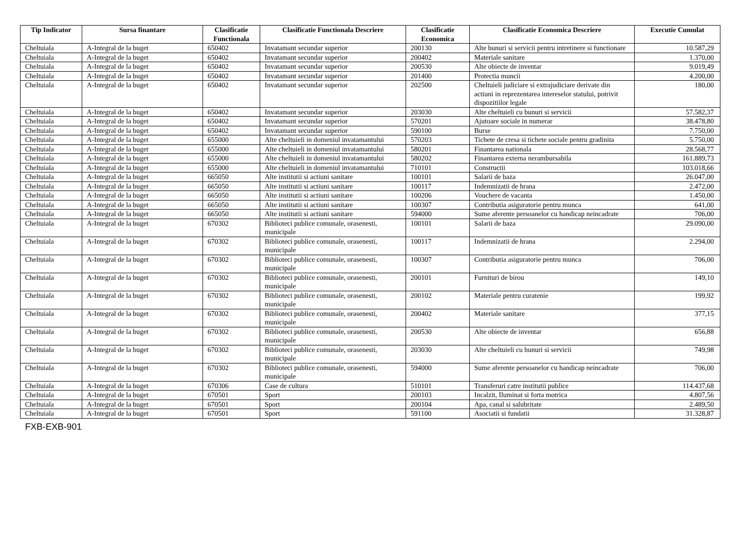| Tip Indicator | Sursa finantare | Clasificatie Functionala | Clasificatie Functionala Descriere | Clasificatie Economica | Clasificatie Economica Descriere | Executie Cumulat |
| --- | --- | --- | --- | --- | --- | --- |
| Cheltuiala | A-Integral de la buget | 650402 | Invatamant secundar superior | 200130 | Alte bunuri si servicii pentru intretinere si functionare | 10.587,29 |
| Cheltuiala | A-Integral de la buget | 650402 | Invatamant secundar superior | 200402 | Materiale sanitare | 1.370,00 |
| Cheltuiala | A-Integral de la buget | 650402 | Invatamant secundar superior | 200530 | Alte obiecte de inventar | 9.019,49 |
| Cheltuiala | A-Integral de la buget | 650402 | Invatamant secundar superior | 201400 | Protectia muncii | 4.200,00 |
| Cheltuiala | A-Integral de la buget | 650402 | Invatamant secundar superior | 202500 | Cheltuieli judiciare si extrajudiciare derivate din actiuni in reprezentarea intereselor statului, potrivit dispozitiilor legale | 180,00 |
| Cheltuiala | A-Integral de la buget | 650402 | Invatamant secundar superior | 203030 | Alte cheltuieli cu bunuri si servicii | 57.582,37 |
| Cheltuiala | A-Integral de la buget | 650402 | Invatamant secundar superior | 570201 | Ajutoare sociale in numerar | 38.478,80 |
| Cheltuiala | A-Integral de la buget | 650402 | Invatamant secundar superior | 590100 | Burse | 7.750,00 |
| Cheltuiala | A-Integral de la buget | 655000 | Alte cheltuieli in domeniul invatamantului | 570203 | Tichete de cresa si tichete sociale pentru gradinita | 5.750,00 |
| Cheltuiala | A-Integral de la buget | 655000 | Alte cheltuieli in domeniul invatamantului | 580201 | Finantarea nationala | 28.568,77 |
| Cheltuiala | A-Integral de la buget | 655000 | Alte cheltuieli in domeniul invatamantului | 580202 | Finantarea externa nerambursabila | 161.889,73 |
| Cheltuiala | A-Integral de la buget | 655000 | Alte cheltuieli in domeniul invatamantului | 710101 | Constructii | 103.018,66 |
| Cheltuiala | A-Integral de la buget | 665050 | Alte institutii si actiuni sanitare | 100101 | Salarii de baza | 26.047,00 |
| Cheltuiala | A-Integral de la buget | 665050 | Alte institutii si actiuni sanitare | 100117 | Indemnizatii de hrana | 2.472,00 |
| Cheltuiala | A-Integral de la buget | 665050 | Alte institutii si actiuni sanitare | 100206 | Vouchere de vacanta | 1.450,00 |
| Cheltuiala | A-Integral de la buget | 665050 | Alte institutii si actiuni sanitare | 100307 | Contributia asiguratorie pentru munca | 641,00 |
| Cheltuiala | A-Integral de la buget | 665050 | Alte institutii si actiuni sanitare | 594000 | Sume aferente persoanelor cu handicap neincadrate | 706,00 |
| Cheltuiala | A-Integral de la buget | 670302 | Biblioteci publice comunale, orasenesti, municipale | 100101 | Salarii de baza | 29.090,00 |
| Cheltuiala | A-Integral de la buget | 670302 | Biblioteci publice comunale, orasenesti, municipale | 100117 | Indemnizatii de hrana | 2.294,00 |
| Cheltuiala | A-Integral de la buget | 670302 | Biblioteci publice comunale, orasenesti, municipale | 100307 | Contributia asiguratorie pentru munca | 706,00 |
| Cheltuiala | A-Integral de la buget | 670302 | Biblioteci publice comunale, orasenesti, municipale | 200101 | Furnituri de birou | 149,10 |
| Cheltuiala | A-Integral de la buget | 670302 | Biblioteci publice comunale, orasenesti, municipale | 200102 | Materiale pentru curatenie | 199,92 |
| Cheltuiala | A-Integral de la buget | 670302 | Biblioteci publice comunale, orasenesti, municipale | 200402 | Materiale sanitare | 377,15 |
| Cheltuiala | A-Integral de la buget | 670302 | Biblioteci publice comunale, orasenesti, municipale | 200530 | Alte obiecte de inventar | 656,88 |
| Cheltuiala | A-Integral de la buget | 670302 | Biblioteci publice comunale, orasenesti, municipale | 203030 | Alte cheltuieli cu bunuri si servicii | 749,98 |
| Cheltuiala | A-Integral de la buget | 670302 | Biblioteci publice comunale, orasenesti, municipale | 594000 | Sume aferente persoanelor cu handicap neincadrate | 706,00 |
| Cheltuiala | A-Integral de la buget | 670306 | Case de cultura | 510101 | Transferuri catre institutii publice | 114.437,68 |
| Cheltuiala | A-Integral de la buget | 670501 | Sport | 200103 | Incalzit, Iluminat si forta motrica | 4.807,56 |
| Cheltuiala | A-Integral de la buget | 670501 | Sport | 200104 | Apa, canal si salubritate | 2.489,50 |
| Cheltuiala | A-Integral de la buget | 670501 | Sport | 591100 | Asociatii si fundatii | 31.328,87 |
FXB-EXB-901